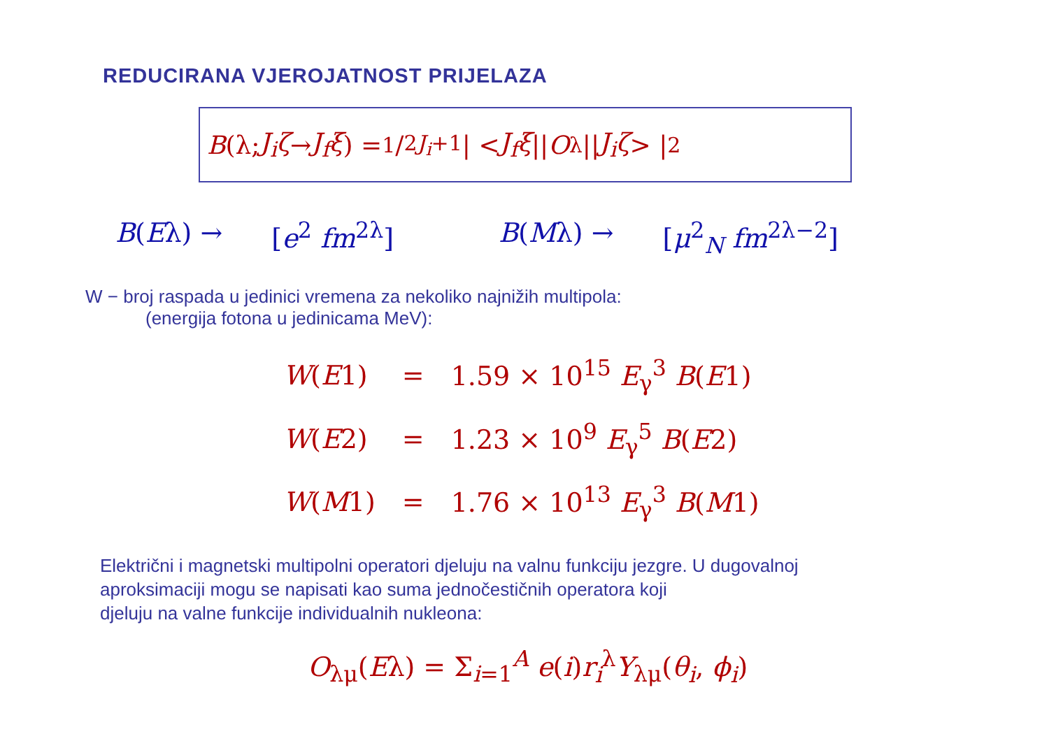REDUCIRANA VJEROJATNOST PRIJELAZA
B (λ; J<sub>i</sub>ζ → J<sub>f</sub>ξ) = 1/2J<sub>i</sub>+1 | < J<sub>f</sub>ξ || O<sub>λ</sub>|| J<sub>i</sub>ζ > |<sup>2</sup>
B(Eλ) → [e<sup>2</sup> fm<sup>2λ</sup>] B(Mλ) → [μ<sup>2</sup><sub>N</sub> fm<sup>2λ−2</sup>]
W − broj raspada u jedinici vremena za nekoliko najnižih multipola:
(energija fotona u jedinicama MeV):
| W ( E 1) | = | 1.59 × 10<sup>15</sup> E<sub>γ</sub><sup>3</sup> B ( E 1) |
| W ( E 2) | = | 1.23 × 10<sup>9</sup> E<sub>γ</sub><sup>5</sup> B ( E 2) |
| W ( M 1) | = | 1.76 × 10<sup>13</sup> E<sub>γ</sub><sup>3</sup> B ( M 1) |
Električni i magnetski multipolni operatori djeluju na valnu funkciju jezgre. U dugovalnoj
aproksimaciji mogu se napisati kao suma jednočestičnih operatora koji
djeluju na valne funkcije individualnih nukleona:
O<sub>λμ</sub>(Eλ) = Σ<sub>i=1</sub><sup>A</sup> e(i)r<sub>i</sub><sup>λ</sup>Y<sub>λμ</sub>(θ<sub>i</sub>, ϕ<sub>i</sub>)